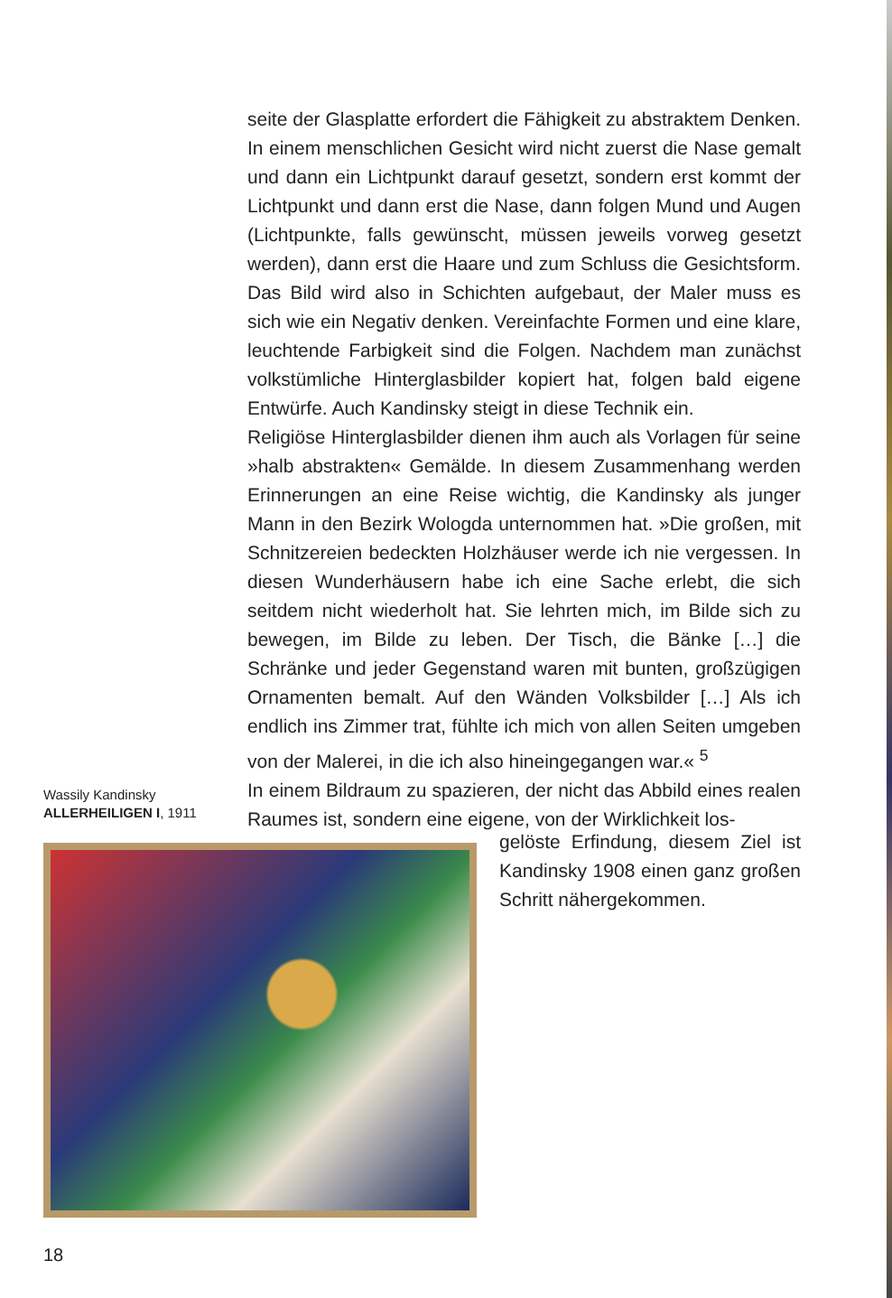seite der Glasplatte erfordert die Fähigkeit zu abstraktem Denken. In einem menschlichen Gesicht wird nicht zuerst die Nase gemalt und dann ein Lichtpunkt darauf gesetzt, sondern erst kommt der Lichtpunkt und dann erst die Nase, dann folgen Mund und Augen (Lichtpunkte, falls gewünscht, müssen jeweils vorweg gesetzt werden), dann erst die Haare und zum Schluss die Gesichtsform. Das Bild wird also in Schichten aufgebaut, der Maler muss es sich wie ein Negativ denken. Vereinfachte Formen und eine klare, leuchtende Farbigkeit sind die Folgen. Nachdem man zunächst volkstümliche Hinterglasbilder kopiert hat, folgen bald eigene Entwürfe. Auch Kandinsky steigt in diese Technik ein.
Religiöse Hinterglasbilder dienen ihm auch als Vorlagen für seine »halb abstrakten« Gemälde. In diesem Zusammenhang werden Erinnerungen an eine Reise wichtig, die Kandinsky als junger Mann in den Bezirk Wologda unternommen hat. »Die großen, mit Schnitzereien bedeckten Holzhäuser werde ich nie vergessen. In diesen Wunderhäusern habe ich eine Sache erlebt, die sich seitdem nicht wiederholt hat. Sie lehrten mich, im Bilde sich zu bewegen, im Bilde zu leben. Der Tisch, die Bänke […] die Schränke und jeder Gegenstand waren mit bunten, großzügigen Ornamenten bemalt. Auf den Wänden Volksbilder […] Als ich endlich ins Zimmer trat, fühlte ich mich von allen Seiten umgeben von der Malerei, in die ich also hineingegangen war.« <sup>5</sup>
In einem Bildraum zu spazieren, der nicht das Abbild eines realen Raumes ist, sondern eine eigene, von der Wirklichkeit los-
Wassily Kandinsky
ALLERHEILIGEN I, 1911
gelöste Erfindung, diesem Ziel ist Kandinsky 1908 einen ganz großen Schritt nähergekommen.
18